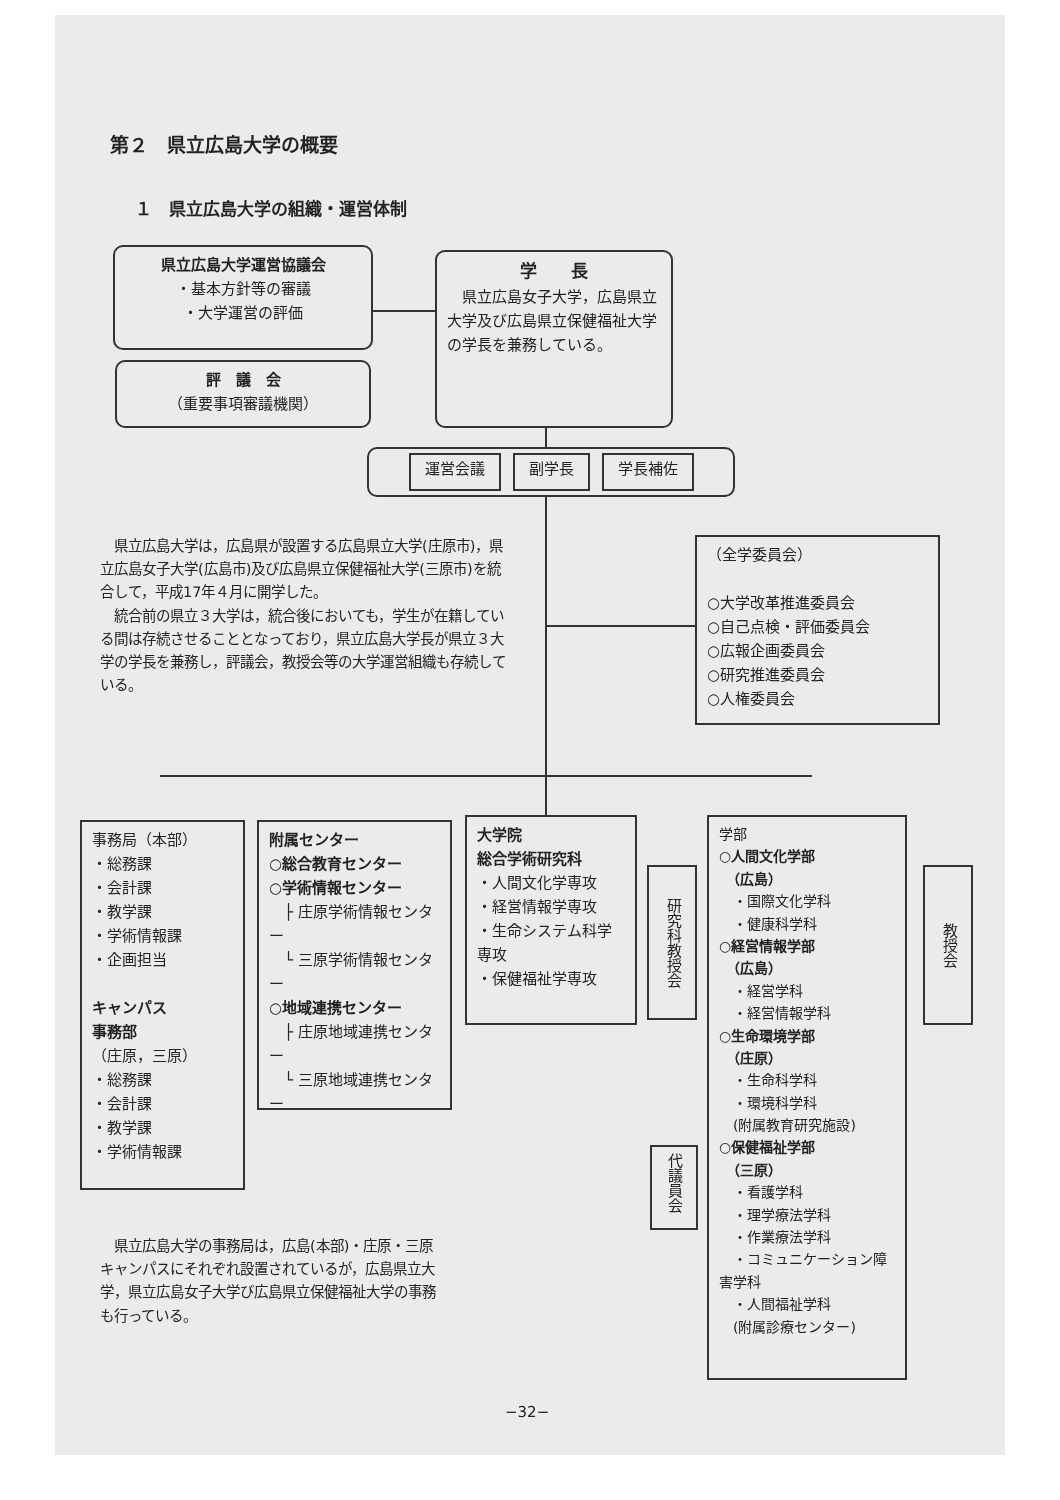第２　県立広島大学の概要
１　県立広島大学の組織・運営体制
県立広島大学運営協議会
・基本方針等の審議
・大学運営の評価
評　議　会
（重要事項審議機関）
学　　長
　県立広島女子大学，広島県立大学及び広島県立保健福祉大学の学長を兼務している。
運営会議 副学長 学長補佐
　県立広島大学は，広島県が設置する広島県立大学(庄原市)，県立広島女子大学(広島市)及び広島県立保健福祉大学(三原市)を統合して，平成17年４月に開学した。
　統合前の県立３大学は，統合後においても，学生が在籍している間は存続させることとなっており，県立広島大学長が県立３大学の学長を兼務し，評議会，教授会等の大学運営組織も存続している。
（全学委員会）
○大学改革推進委員会
○自己点検・評価委員会
○広報企画委員会
○研究推進委員会
○人権委員会
事務局（本部）
・総務課
・会計課
・教学課
・学術情報課
・企画担当
キャンパス
事務部
（庄原，三原）
・総務課
・会計課
・教学課
・学術情報課
附属センター
○総合教育センター
○学術情報センター
　├ 庄原学術情報センター
　└ 三原学術情報センター
○地域連携センター
　├ 庄原地域連携センター
　└ 三原地域連携センター
大学院
総合学術研究科
・人間文化学専攻
・経営情報学専攻
・生命システム科学専攻
・保健福祉学専攻
研究科教授会
代議員会
学部
○人間文化学部
　（広島）
　・国際文化学科
　・健康科学科
○経営情報学部
　（広島）
　・経営学科
　・経営情報学科
○生命環境学部
　（庄原）
　・生命科学科
　・環境科学科
　(附属教育研究施設)
○保健福祉学部
　（三原）
　・看護学科
　・理学療法学科
　・作業療法学科
　・コミュニケーション障害学科
　・人間福祉学科
　(附属診療センター)
教授会
　県立広島大学の事務局は，広島(本部)・庄原・三原キャンパスにそれぞれ設置されているが，広島県立大学，県立広島女子大学び広島県立保健福祉大学の事務も行っている。
−32−